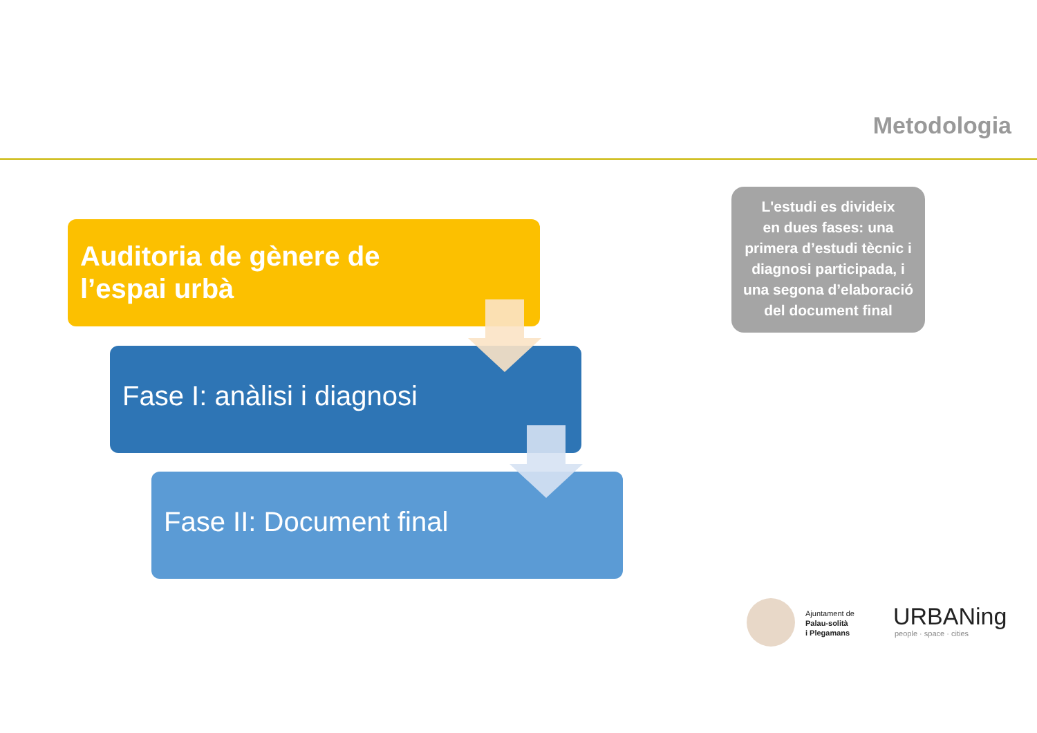Metodologia
Auditoria de gènere de
l’espai urbà
Fase I: anàlisi i diagnosi
Fase II: Document final
L'estudi es divideix
en dues fases: una
primera d’estudi tècnic i
diagnosi participada, i
una segona d’elaboració
del document final
Ajuntament de
Palau-solità
i Plegamans
URBANing
people · space · cities